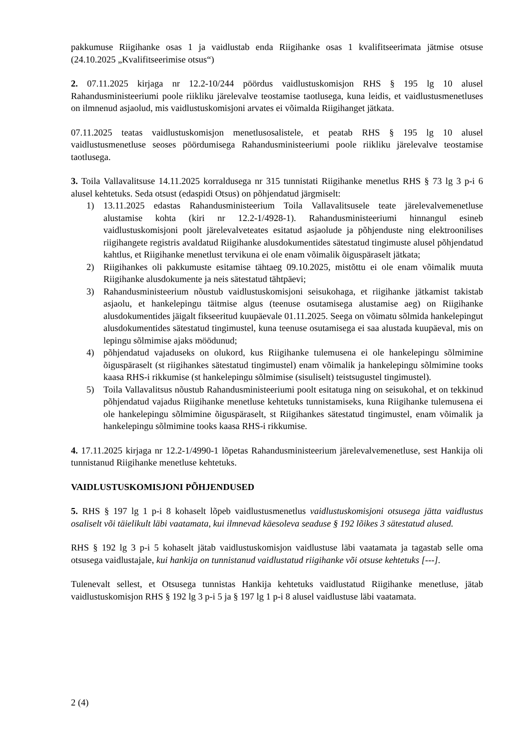pakkumuse Riigihanke osas 1 ja vaidlustab enda Riigihanke osas 1 kvalifitseerimata jätmise otsuse (24.10.2025 „Kvalifitseerimise otsus“)
2. 07.11.2025 kirjaga nr 12.2-10/244 pöördus vaidlustuskomisjon RHS § 195 lg 10 alusel Rahandusministeeriumi poole riikliku järelevalve teostamise taotlusega, kuna leidis, et vaidlustusmenetluses on ilmnenud asjaolud, mis vaidlustuskomisjoni arvates ei võimalda Riigihanget jätkata.
07.11.2025 teatas vaidlustuskomisjon menetlusosalistele, et peatab RHS § 195 lg 10 alusel vaidlustusmenetluse seoses pöördumisega Rahandusministeeriumi poole riikliku järelevalve teostamise taotlusega.
3. Toila Vallavalitsuse 14.11.2025 korraldusega nr 315 tunnistati Riigihanke menetlus RHS § 73 lg 3 p-i 6 alusel kehtetuks. Seda otsust (edaspidi Otsus) on põhjendatud järgmiselt:
1) 13.11.2025 edastas Rahandusministeerium Toila Vallavalitsusele teate järelevalvemenetluse alustamise kohta (kiri nr 12.2-1/4928-1). Rahandusministeeriumi hinnangul esineb vaidlustuskomisjoni poolt järelevalveteates esitatud asjaolude ja põhjenduste ning elektroonilises riigihangete registris avaldatud Riigihanke alusdokumentides sätestatud tingimuste alusel põhjendatud kahtlus, et Riigihanke menetlust tervikuna ei ole enam võimalik õiguspäraselt jätkata;
2) Riigihankes oli pakkumuste esitamise tähtaeg 09.10.2025, mistõttu ei ole enam võimalik muuta Riigihanke alusdokumente ja neis sätestatud tähtpäevi;
3) Rahandusministeerium nõustub vaidlustuskomisjoni seisukohaga, et riigihanke jätkamist takistab asjaolu, et hankelepingu täitmise algus (teenuse osutamisega alustamise aeg) on Riigihanke alusdokumentides jäigalt fikseeritud kuupäevale 01.11.2025. Seega on võimatu sõlmida hankelepingut alusdokumentides sätestatud tingimustel, kuna teenuse osutamisega ei saa alustada kuupäeval, mis on lepingu sõlmimise ajaks möödunud;
4) põhjendatud vajaduseks on olukord, kus Riigihanke tulemusena ei ole hankelepingu sõlmimine õiguspäraselt (st riigihankes sätestatud tingimustel) enam võimalik ja hankelepingu sõlmimine tooks kaasa RHS-i rikkumise (st hankelepingu sõlmimise (sisuliselt) teistsugustel tingimustel).
5) Toila Vallavalitsus nõustub Rahandusministeeriumi poolt esitatuga ning on seisukohal, et on tekkinud põhjendatud vajadus Riigihanke menetluse kehtetuks tunnistamiseks, kuna Riigihanke tulemusena ei ole hankelepingu sõlmimine õiguspäraselt, st Riigihankes sätestatud tingimustel, enam võimalik ja hankelepingu sõlmimine tooks kaasa RHS-i rikkumise.
4. 17.11.2025 kirjaga nr 12.2-1/4990-1 lõpetas Rahandusministeerium järelevalvemenetluse, sest Hankija oli tunnistanud Riigihanke menetluse kehtetuks.
VAIDLUSTUSKOMISJONI PÕHJENDUSED
5. RHS § 197 lg 1 p-i 8 kohaselt lõpeb vaidlustusmenetlus vaidlustuskomisjoni otsusega jätta vaidlustus osaliselt või täielikult läbi vaatamata, kui ilmnevad käesoleva seaduse § 192 lõikes 3 sätestatud alused.
RHS § 192 lg 3 p-i 5 kohaselt jätab vaidlustuskomisjon vaidlustuse läbi vaatamata ja tagastab selle oma otsusega vaidlustajale, kui hankija on tunnistanud vaidlustatud riigihanke või otsuse kehtetuks [---].
Tulenevalt sellest, et Otsusega tunnistas Hankija kehtetuks vaidlustatud Riigihanke menetluse, jätab vaidlustuskomisjon RHS § 192 lg 3 p-i 5 ja § 197 lg 1 p-i 8 alusel vaidlustuse läbi vaatamata.
2 (4)